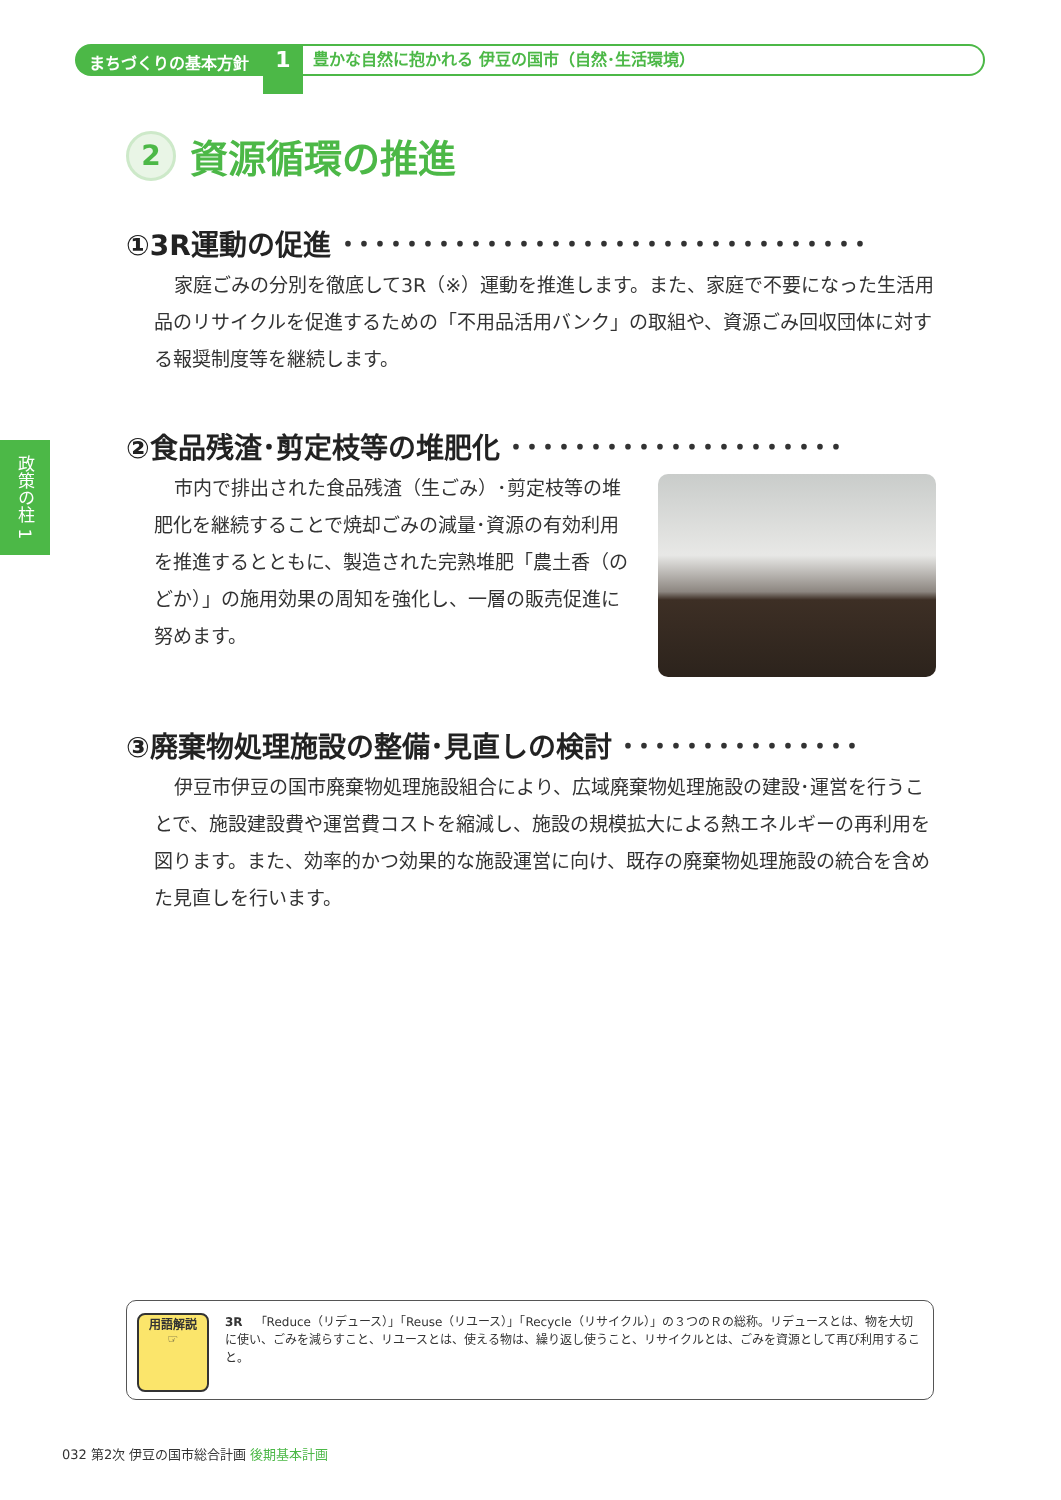まちづくりの基本方針
1
豊かな自然に抱かれる 伊豆の国市（自然･生活環境）
政策の柱 1
2 資源循環の推進
①3R運動の促進 ･････････････････････････････････
家庭ごみの分別を徹底して3R（※）運動を推進します。また、家庭で不要になった生活用品のリサイクルを促進するための「不用品活用バンク」の取組や、資源ごみ回収団体に対する報奨制度等を継続します。
②食品残渣･剪定枝等の堆肥化 ･････････････････････
市内で排出された食品残渣（生ごみ）･剪定枝等の堆肥化を継続することで焼却ごみの減量･資源の有効利用を推進するとともに、製造された完熟堆肥「農土香（のどか）」の施用効果の周知を強化し、一層の販売促進に努めます。
③廃棄物処理施設の整備･見直しの検討 ･･･････････････
伊豆市伊豆の国市廃棄物処理施設組合により、広域廃棄物処理施設の建設･運営を行うことで、施設建設費や運営費コストを縮減し、施設の規模拡大による熱エネルギーの再利用を図ります。また、効率的かつ効果的な施設運営に向け、既存の廃棄物処理施設の統合を含めた見直しを行います。
用語解説
☞
3R　「Reduce（リデュース）」「Reuse（リユース）」「Recycle（リサイクル）」の３つのＲの総称。リデュースとは、物を大切に使い、ごみを減らすこと、リユースとは、使える物は、繰り返し使うこと、リサイクルとは、ごみを資源として再び利用すること。
032 第2次 伊豆の国市総合計画 後期基本計画